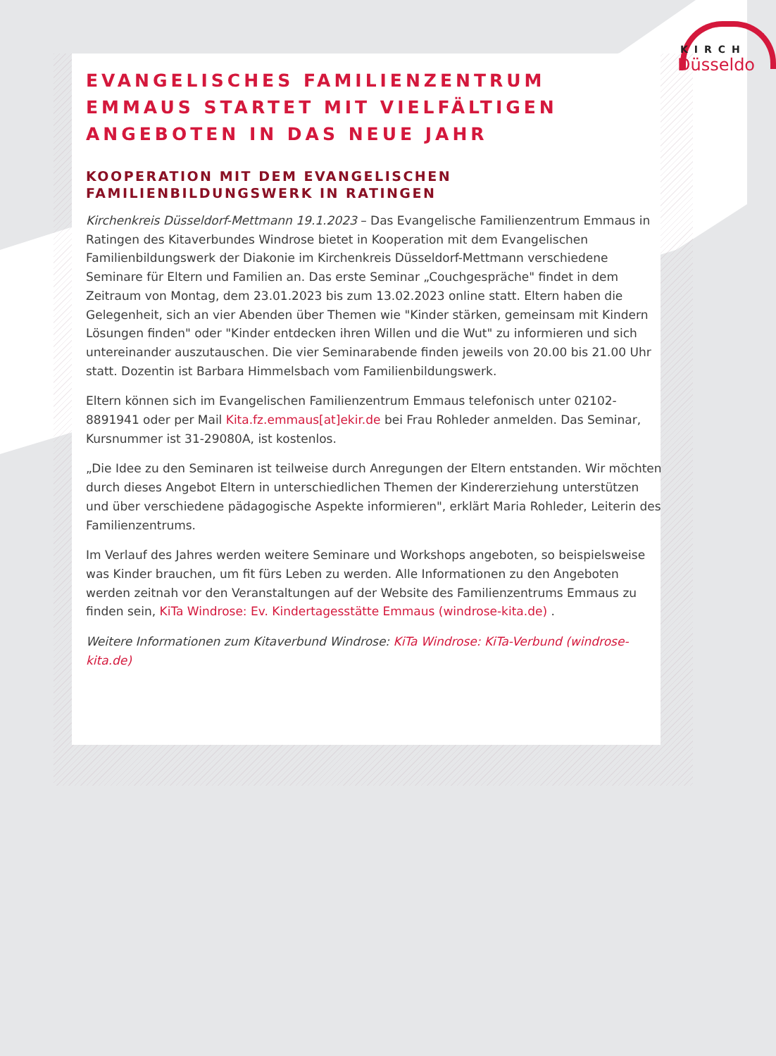KIRCH
Düsseldo
EVANGELISCHES FAMILIENZENTRUM EMMAUS STARTET MIT VIELFÄLTIGEN ANGEBOTEN IN DAS NEUE JAHR
KOOPERATION MIT DEM EVANGELISCHEN FAMILIENBILDUNGSWERK IN RATINGEN
Kirchenkreis Düsseldorf-Mettmann 19.1.2023 – Das Evangelische Familienzentrum Emmaus in Ratingen des Kitaverbundes Windrose bietet in Kooperation mit dem Evangelischen Familienbildungswerk der Diakonie im Kirchenkreis Düsseldorf-Mettmann verschiedene Seminare für Eltern und Familien an. Das erste Seminar „Couchgespräche" findet in dem Zeitraum von Montag, dem 23.01.2023 bis zum 13.02.2023 online statt. Eltern haben die Gelegenheit, sich an vier Abenden über Themen wie "Kinder stärken, gemeinsam mit Kindern Lösungen finden" oder "Kinder entdecken ihren Willen und die Wut" zu informieren und sich untereinander auszutauschen. Die vier Seminarabende finden jeweils von 20.00 bis 21.00 Uhr statt. Dozentin ist Barbara Himmelsbach vom Familienbildungswerk.
Eltern können sich im Evangelischen Familienzentrum Emmaus telefonisch unter 02102-8891941 oder per Mail Kita.fz.emmaus[at]ekir.de bei Frau Rohleder anmelden. Das Seminar, Kursnummer ist 31-29080A, ist kostenlos.
„Die Idee zu den Seminaren ist teilweise durch Anregungen der Eltern entstanden. Wir möchten durch dieses Angebot Eltern in unterschiedlichen Themen der Kindererziehung unterstützen und über verschiedene pädagogische Aspekte informieren", erklärt Maria Rohleder, Leiterin des Familienzentrums.
Im Verlauf des Jahres werden weitere Seminare und Workshops angeboten, so beispielsweise was Kinder brauchen, um fit fürs Leben zu werden. Alle Informationen zu den Angeboten werden zeitnah vor den Veranstaltungen auf der Website des Familienzentrums Emmaus zu finden sein, KiTa Windrose: Ev. Kindertagesstätte Emmaus (windrose-kita.de) .
Weitere Informationen zum Kitaverbund Windrose: KiTa Windrose: KiTa-Verbund (windrose-kita.de)